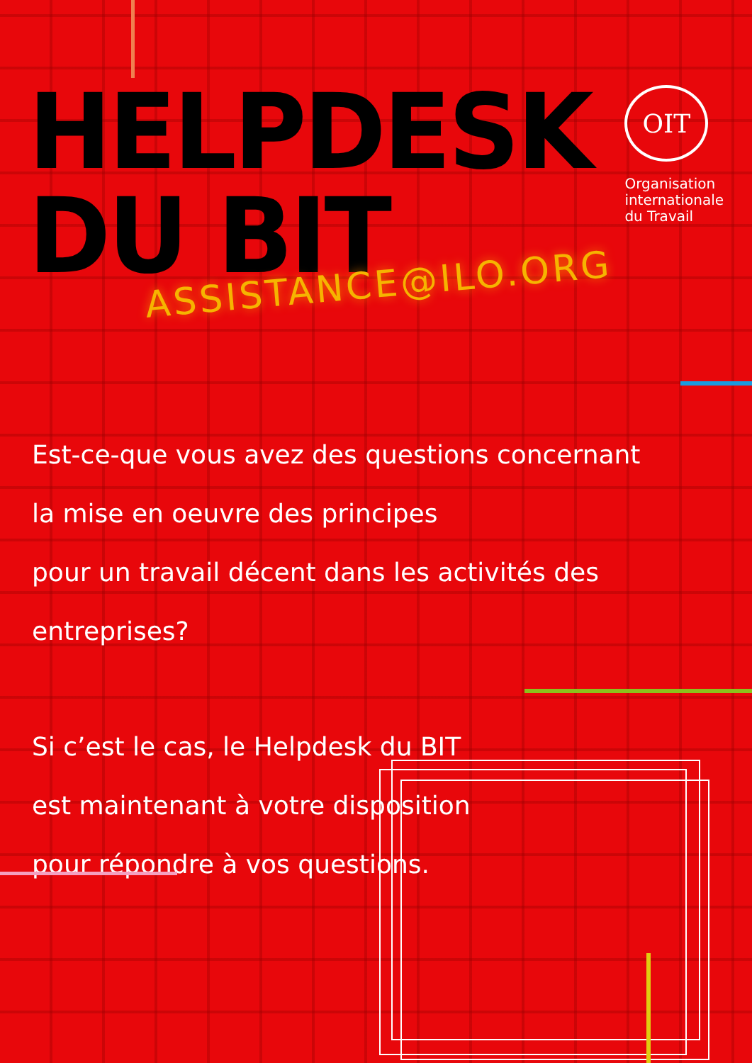HELPDESK DU BIT
OIT
Organisation
internationale
du Travail
ASSISTANCE@ILO.ORG
Est-ce-que vous avez des questions concernant
la mise en oeuvre des principes
pour un travail décent dans les activités des entreprises?
Si c’est le cas, le Helpdesk du BIT
est maintenant à votre disposition
pour répondre à vos questions.